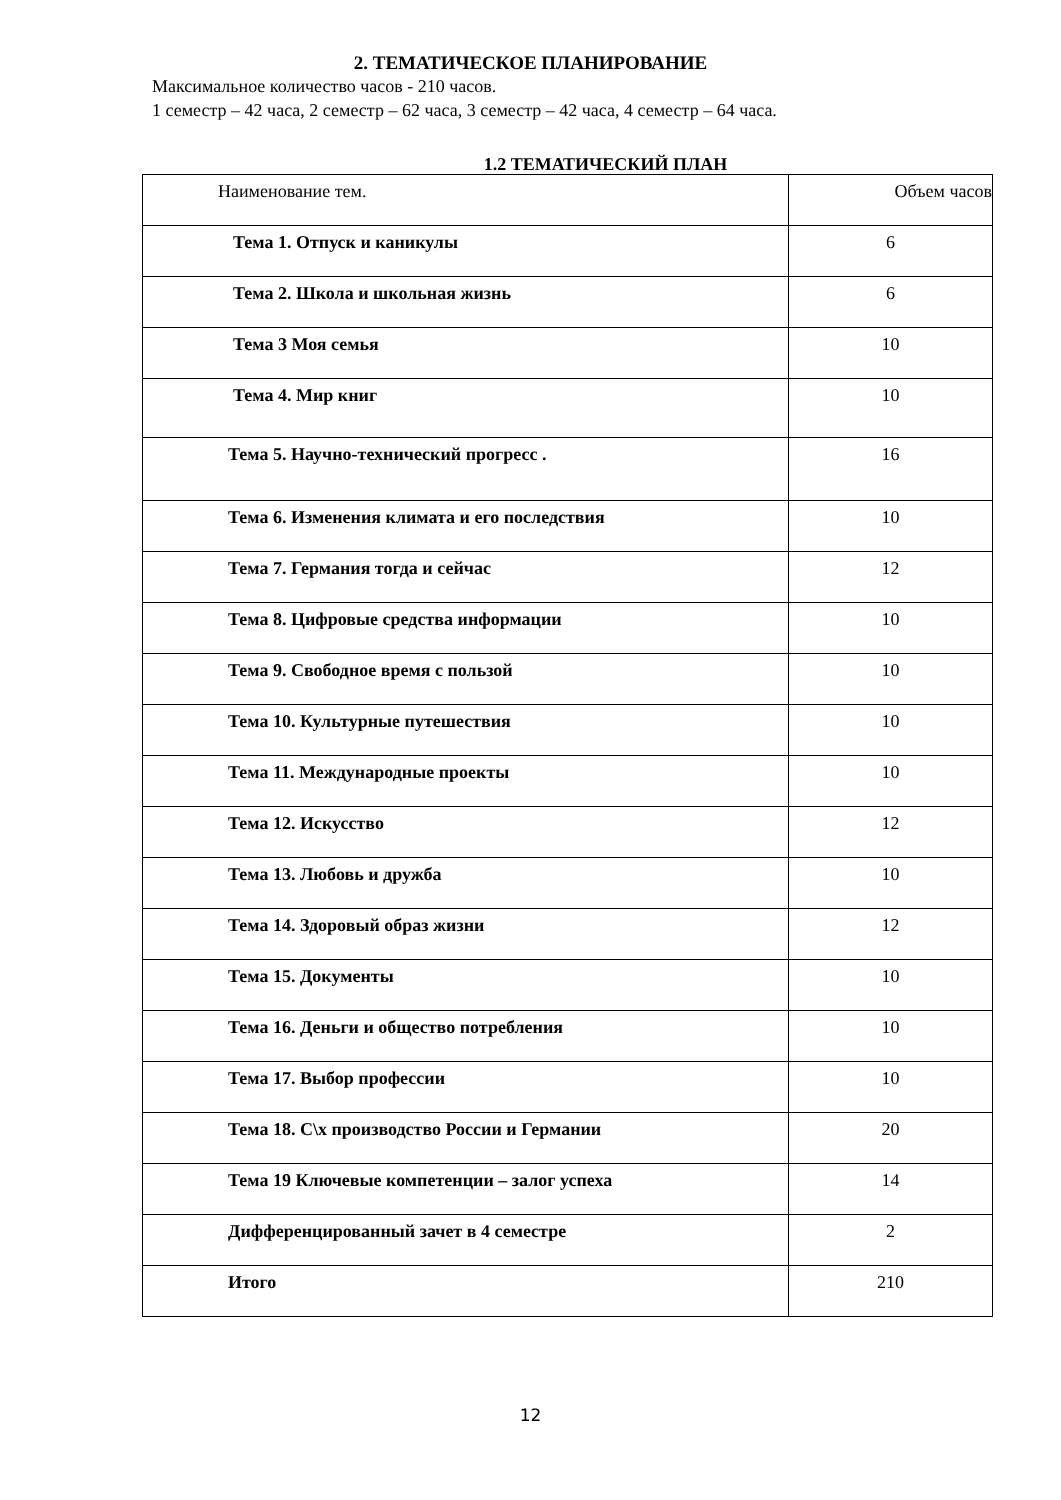2. ТЕМАТИЧЕСКОЕ ПЛАНИРОВАНИЕ
Максимальное количество часов - 210 часов.
1 семестр – 42 часа, 2 семестр – 62 часа, 3 семестр – 42 часа, 4 семестр – 64 часа.
1.2 ТЕМАТИЧЕСКИЙ ПЛАН
| Наименование тем. | Объем часов |
| --- | --- |
| Тема 1. Отпуск и каникулы | 6 |
| Тема 2. Школа и школьная жизнь | 6 |
| Тема 3 Моя семья | 10 |
| Тема 4. Мир книг | 10 |
| Тема 5. Научно-технический прогресс . | 16 |
| Тема 6. Изменения климата и его последствия | 10 |
| Тема 7. Германия тогда и сейчас | 12 |
| Тема 8. Цифровые средства информации | 10 |
| Тема 9. Свободное время с пользой | 10 |
| Тема 10. Культурные путешествия | 10 |
| Тема 11. Международные проекты | 10 |
| Тема 12. Искусство | 12 |
| Тема 13. Любовь и дружба | 10 |
| Тема 14. Здоровый образ жизни | 12 |
| Тема 15. Документы | 10 |
| Тема 16. Деньги и общество потребления | 10 |
| Тема 17. Выбор профессии | 10 |
| Тема 18. С\х производство России и Германии | 20 |
| Тема 19 Ключевые компетенции – залог успеха | 14 |
| Дифференцированный зачет в 4 семестре | 2 |
| Итого | 210 |
12